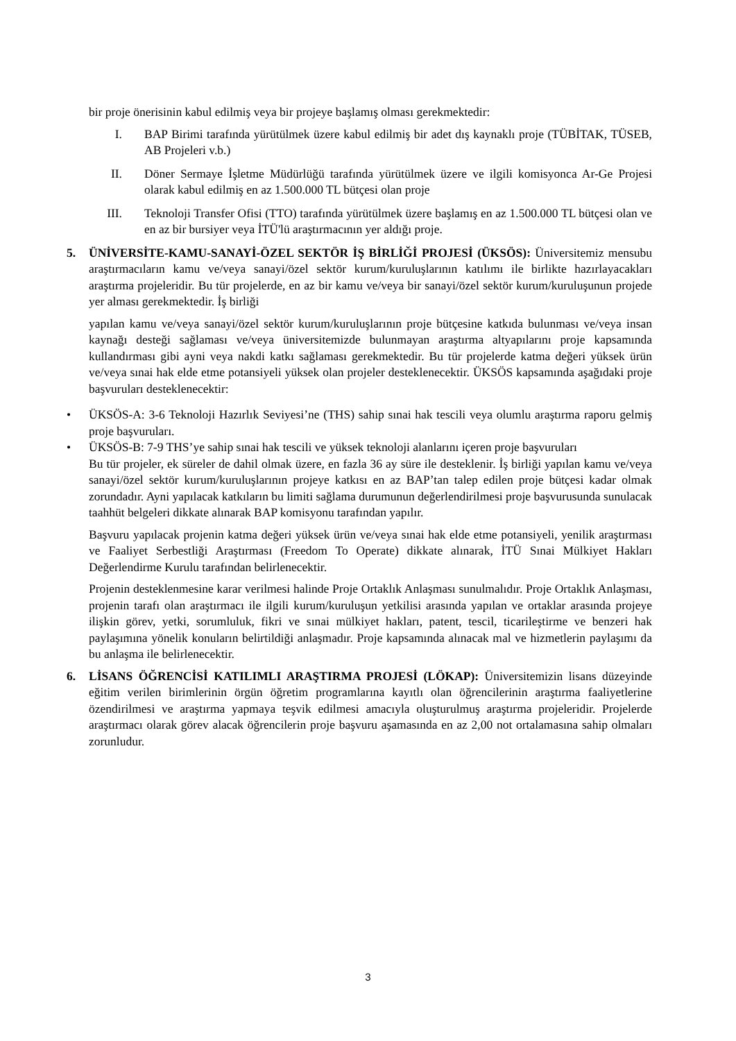bir proje önerisinin kabul edilmiş veya bir projeye başlamış olması gerekmektedir:
I. BAP Birimi tarafında yürütülmek üzere kabul edilmiş bir adet dış kaynaklı proje (TÜBİTAK, TÜSEB, AB Projeleri v.b.)
II. Döner Sermaye İşletme Müdürlüğü tarafında yürütülmek üzere ve ilgili komisyonca Ar-Ge Projesi olarak kabul edilmiş en az 1.500.000 TL bütçesi olan proje
III. Teknoloji Transfer Ofisi (TTO) tarafında yürütülmek üzere başlamış en az 1.500.000 TL bütçesi olan ve en az bir bursiyer veya İTÜ'lü araştırmacının yer aldığı proje.
5. ÜNİVERSİTE-KAMU-SANAYİ-ÖZEL SEKTÖR İŞ BİRLİĞİ PROJESİ (ÜKSÖS): Üniversitemiz mensubu araştırmacıların kamu ve/veya sanayi/özel sektör kurum/kuruluşlarının katılımı ile birlikte hazırlayacakları araştırma projeleridir. Bu tür projelerde, en az bir kamu ve/veya bir sanayi/özel sektör kurum/kuruluşunun projede yer alması gerekmektedir. İş birliği
yapılan kamu ve/veya sanayi/özel sektör kurum/kuruluşlarının proje bütçesine katkıda bulunması ve/veya insan kaynağı desteği sağlaması ve/veya üniversitemizde bulunmayan araştırma altyapılarını proje kapsamında kullandırması gibi ayni veya nakdi katkı sağlaması gerekmektedir. Bu tür projelerde katma değeri yüksek ürün ve/veya sınai hak elde etme potansiyeli yüksek olan projeler desteklenecektir. ÜKSÖS kapsamında aşağıdaki proje başvuruları desteklenecektir:
• ÜKSÖS-A: 3-6 Teknoloji Hazırlık Seviyesi’ne (THS) sahip sınai hak tescili veya olumlu araştırma raporu gelmiş proje başvuruları.
• ÜKSÖS-B: 7-9 THS’ye sahip sınai hak tescili ve yüksek teknoloji alanlarını içeren proje başvuruları
Bu tür projeler, ek süreler de dahil olmak üzere, en fazla 36 ay süre ile desteklenir. İş birliği yapılan kamu ve/veya sanayi/özel sektör kurum/kuruluşlarının projeye katkısı en az BAP’tan talep edilen proje bütçesi kadar olmak zorundadır. Ayni yapılacak katkıların bu limiti sağlama durumunun değerlendirilmesi proje başvurusunda sunulacak taahhüt belgeleri dikkate alınarak BAP komisyonu tarafından yapılır.
Başvuru yapılacak projenin katma değeri yüksek ürün ve/veya sınai hak elde etme potansiyeli, yenilik araştırması ve Faaliyet Serbestliği Araştırması (Freedom To Operate) dikkate alınarak, İTÜ Sınai Mülkiyet Hakları Değerlendirme Kurulu tarafından belirlenecektir.
Projenin desteklenmesine karar verilmesi halinde Proje Ortaklık Anlaşması sunulmalıdır. Proje Ortaklık Anlaşması, projenin tarafı olan araştırmacı ile ilgili kurum/kuruluşun yetkilisi arasında yapılan ve ortaklar arasında projeye ilişkin görev, yetki, sorumluluk, fikri ve sınai mülkiyet hakları, patent, tescil, ticarileştirme ve benzeri hak paylaşımına yönelik konuların belirtildiği anlaşmadır. Proje kapsamında alınacak mal ve hizmetlerin paylaşımı da bu anlaşma ile belirlenecektir.
6. LİSANS ÖĞRENCİSİ KATILIMLI ARAŞTIRMA PROJESİ (LÖKAP): Üniversitemizin lisans düzeyinde eğitim verilen birimlerinin örgün öğretim programlarına kayıtlı olan öğrencilerinin araştırma faaliyetlerine özendirilmesi ve araştırma yapmaya teşvik edilmesi amacıyla oluşturulmuş araştırma projeleridir. Projelerde araştırmacı olarak görev alacak öğrencilerin proje başvuru aşamasında en az 2,00 not ortalamasına sahip olmaları zorunludur.
3